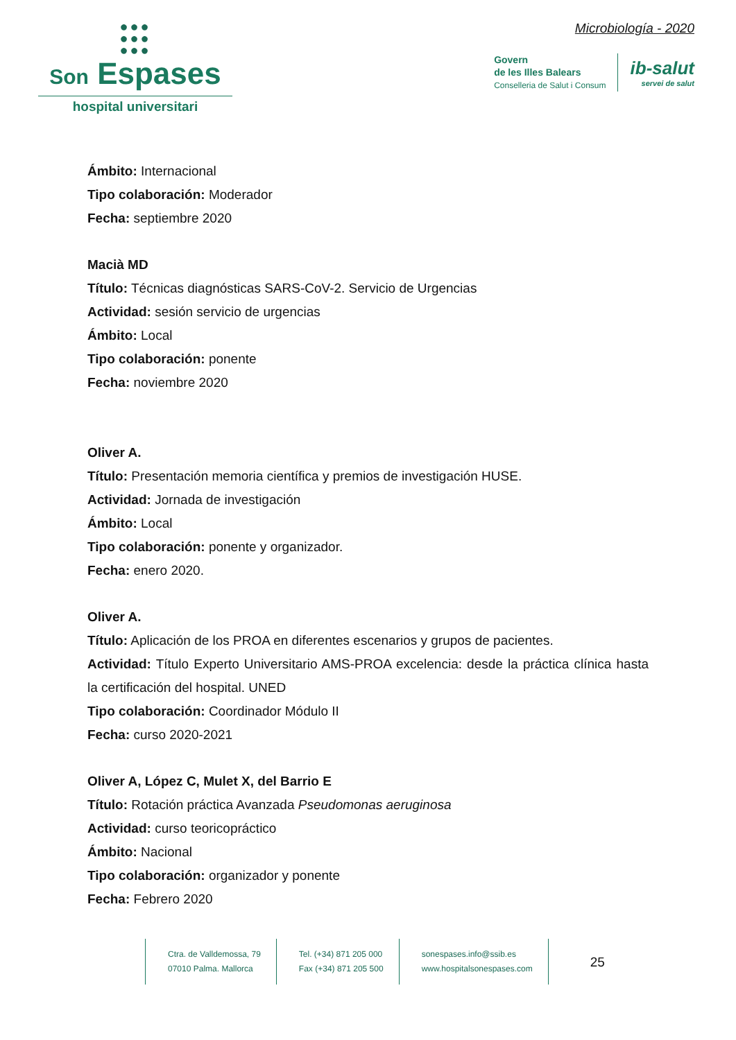●●●
●●●
●●●
Son Espases
hospital universitari
Microbiología - 2020
Govern
de les Illes Balears
Conselleria de Salut i Consum
ib-salut
servei de salut
Ámbito: Internacional
Tipo colaboración: Moderador
Fecha: septiembre 2020
Macià MD
Título: Técnicas diagnósticas SARS-CoV-2. Servicio de Urgencias
Actividad: sesión servicio de urgencias
Ámbito: Local
Tipo colaboración: ponente
Fecha: noviembre 2020
Oliver A.
Título: Presentación memoria científica y premios de investigación HUSE.
Actividad: Jornada de investigación
Ámbito: Local
Tipo colaboración: ponente y organizador.
Fecha: enero 2020.
Oliver A.
Título: Aplicación de los PROA en diferentes escenarios y grupos de pacientes.
Actividad: Título Experto Universitario AMS-PROA excelencia: desde la práctica clínica hasta la certificación del hospital. UNED
Tipo colaboración: Coordinador Módulo II
Fecha: curso 2020-2021
Oliver A, López C, Mulet X, del Barrio E
Título: Rotación práctica Avanzada Pseudomonas aeruginosa
Actividad: curso teoricopráctico
Ámbito: Nacional
Tipo colaboración: organizador y ponente
Fecha: Febrero 2020
Ctra. de Valldemossa, 79
07010 Palma. Mallorca
Tel. (+34) 871 205 000
Fax (+34) 871 205 500
sonespases.info@ssib.es
www.hospitalsonespases.com
25